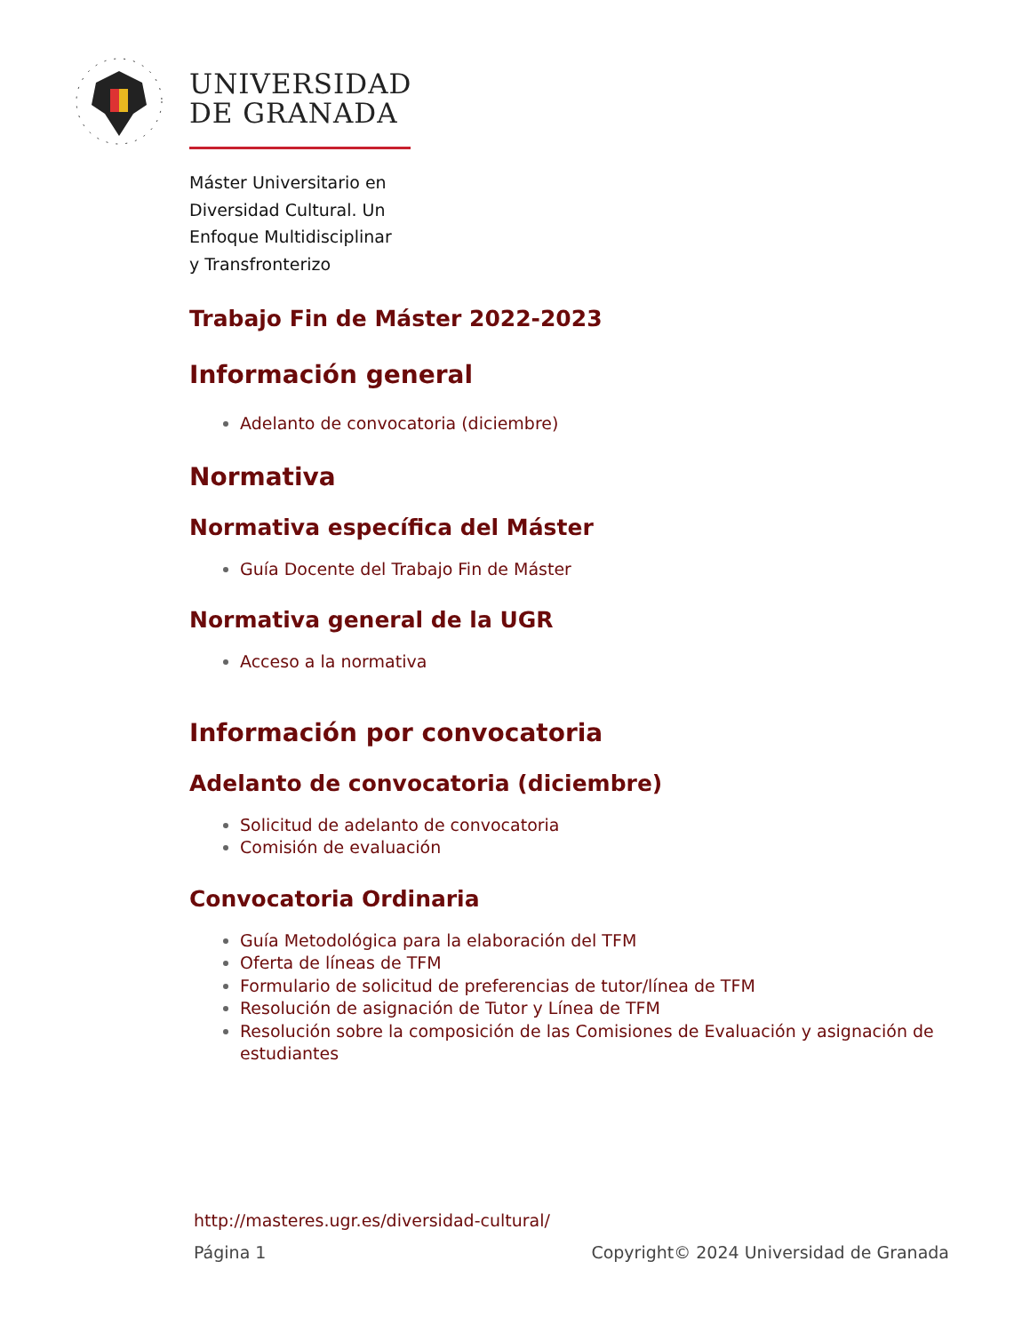UNIVERSIDAD
DE GRANADA
Máster Universitario en
Diversidad Cultural. Un
Enfoque Multidisciplinar
y Transfronterizo
Trabajo Fin de Máster 2022-2023
Información general
Adelanto de convocatoria (diciembre)
Normativa
Normativa específica del Máster
Guía Docente del Trabajo Fin de Máster
Normativa general de la UGR
Acceso a la normativa
Información por convocatoria
Adelanto de convocatoria (diciembre)
Solicitud de adelanto de convocatoria
Comisión de evaluación
Convocatoria Ordinaria
Guía Metodológica para la elaboración del TFM
Oferta de líneas de TFM
Formulario de solicitud de preferencias de tutor/línea de TFM
Resolución de asignación de Tutor y Línea de TFM
Resolución sobre la composición de las Comisiones de Evaluación y asignación de estudiantes
http://masteres.ugr.es/diversidad-cultural/
Página 1 Copyright© 2024 Universidad de Granada